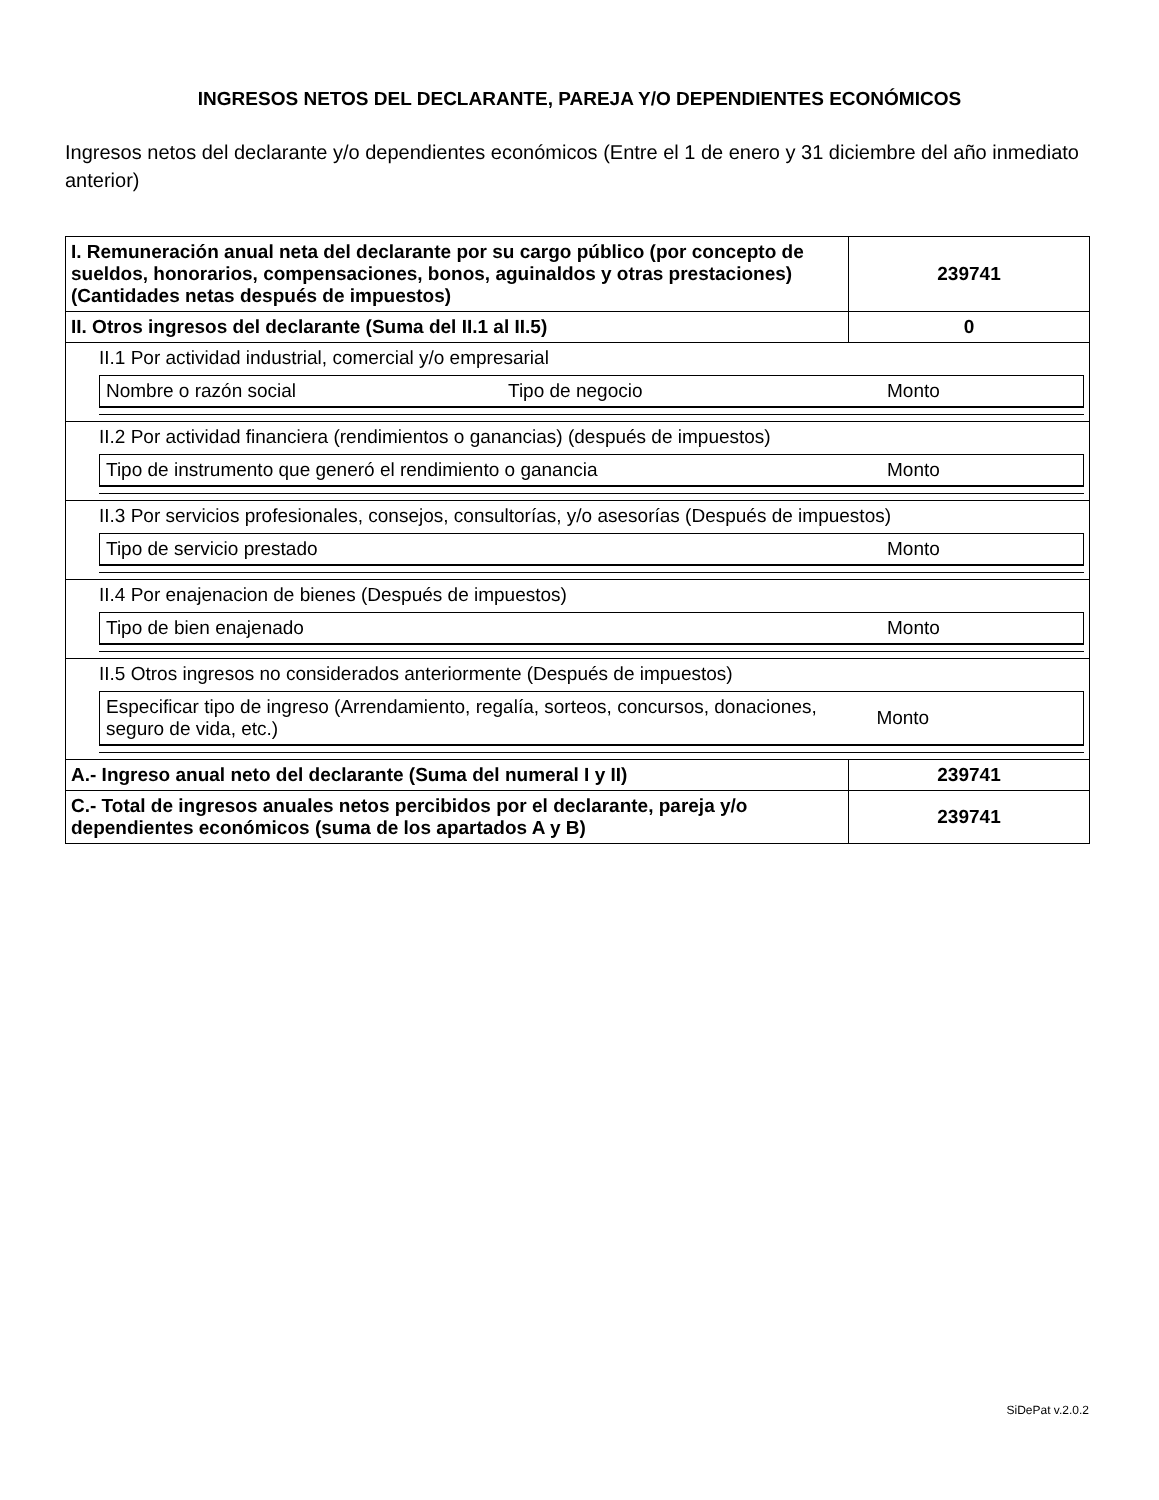INGRESOS NETOS DEL DECLARANTE, PAREJA Y/O DEPENDIENTES ECONÓMICOS
Ingresos netos del declarante y/o dependientes económicos (Entre el 1 de enero y 31 diciembre del año inmediato anterior)
| I. Remuneración anual neta del declarante por su cargo público (por concepto de sueldos, honorarios, compensaciones, bonos, aguinaldos y otras prestaciones) (Cantidades netas después de impuestos) | 239741 |
| II. Otros ingresos del declarante (Suma del II.1 al II.5) | 0 |
| II.1 Por actividad industrial, comercial y/o empresarial / Nombre o razón social / Tipo de negocio / Monto / | |
| II.2 Por actividad financiera (rendimientos o ganancias) (después de impuestos) / Tipo de instrumento que generó el rendimiento o ganancia / Monto / | |
| II.3 Por servicios profesionales, consejos, consultorías, y/o asesorías (Después de impuestos) / Tipo de servicio prestado / Monto / | |
| II.4 Por enajenacion de bienes (Después de impuestos) / Tipo de bien enajenado / Monto / | |
| II.5 Otros ingresos no considerados anteriormente (Después de impuestos) / Especificar tipo de ingreso (Arrendamiento, regalía, sorteos, concursos, donaciones, seguro de vida, etc.) / Monto / | |
| A.- Ingreso anual neto del declarante (Suma del numeral I y II) | 239741 |
| C.- Total de ingresos anuales netos percibidos por el declarante, pareja y/o dependientes económicos (suma de los apartados A y B) | 239741 |
SiDePat v.2.0.2